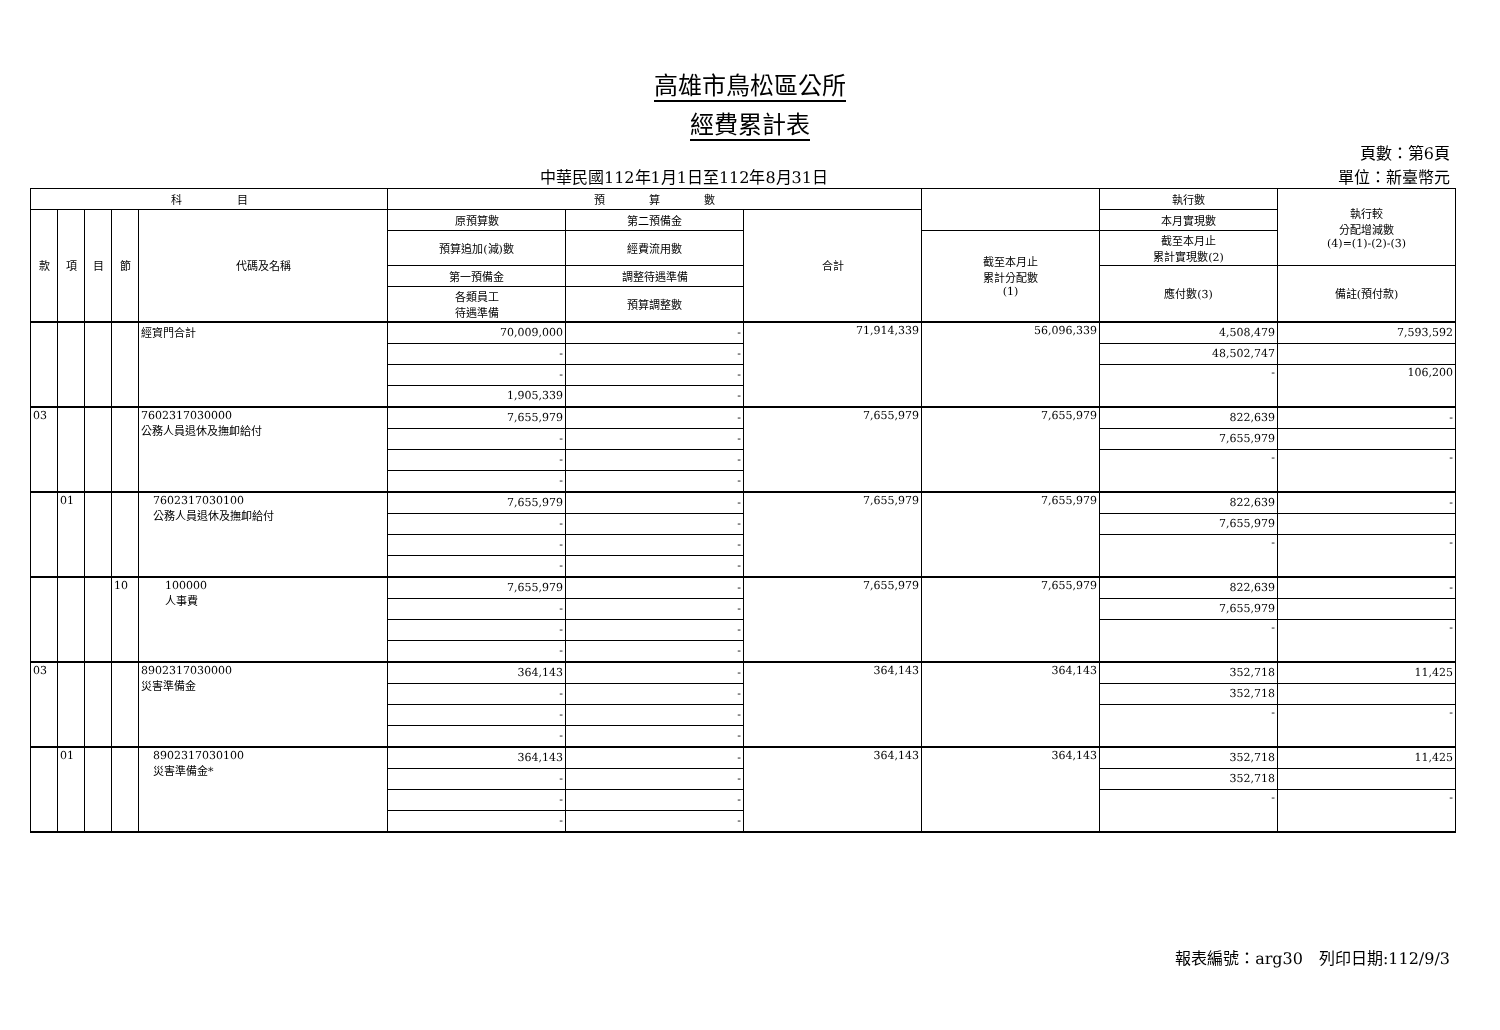高雄市鳥松區公所
經費累計表
頁數：第6頁
中華民國112年1月1日至112年8月31日 單位：新臺幣元
| 科 目 | | | | | 預 算 數 | | | | 執行數 | 執行較 分配增減數 (4)=(1)-(2)-(3) |
| --- | --- | --- | --- | --- | --- | --- | --- | --- | --- | --- |
| 款 | 項 | 目 | 節 | 代碼及名稱 | 原預算數 | 第二預備金 | 合計 | | 本月實現數 | |
| | | | | | 預算追加(減)數 | 經費流用數 | | 截至本月止 累計分配數 (1) | 截至本月止 累計實現數(2) | |
| | | | | | 第一預備金 | 調整待遇準備 | | | 應付數(3) | 備註(預付款) |
| | | | | | 各類員工 待遇準備 | 預算調整數 | | | | |
| | | | | 經資門合計 | 70,009,000 | - | 71,914,339 | 56,096,339 | 4,508,479 | 7,593,592 |
| | | | | | - | - | | | 48,502,747 | |
| | | | | | - | - | | | - | 106,200 |
| | | | | | 1,905,339 | - | | | | |
| 03 | | | | 7602317030000 公務人員退休及撫卹給付 | 7,655,979 | - | 7,655,979 | 7,655,979 | 822,639 | - |
| | | | | | - | - | | | 7,655,979 | |
| | | | | | - | - | | | - | - |
| | | | | | - | - | | | | |
| | 01 | | | 7602317030100 公務人員退休及撫卹給付 | 7,655,979 | - | 7,655,979 | 7,655,979 | 822,639 | - |
| | | | | | - | - | | | 7,655,979 | |
| | | | | | - | - | | | - | - |
| | | | | | - | - | | | | |
| | | | 10 | 100000 人事費 | 7,655,979 | - | 7,655,979 | 7,655,979 | 822,639 | - |
| | | | | | - | - | | | 7,655,979 | |
| | | | | | - | - | | | - | - |
| | | | | | - | - | | | | |
| 03 | | | | 8902317030000 災害準備金 | 364,143 | - | 364,143 | 364,143 | 352,718 | 11,425 |
| | | | | | - | - | | | 352,718 | |
| | | | | | - | - | | | - | - |
| | | | | | - | - | | | | |
| | 01 | | | 8902317030100 災害準備金* | 364,143 | - | 364,143 | 364,143 | 352,718 | 11,425 |
| | | | | | - | - | | | 352,718 | |
| | | | | | - | - | | | - | - |
| | | | | | - | - | | | | |
報表編號：arg30　列印日期:112/9/3